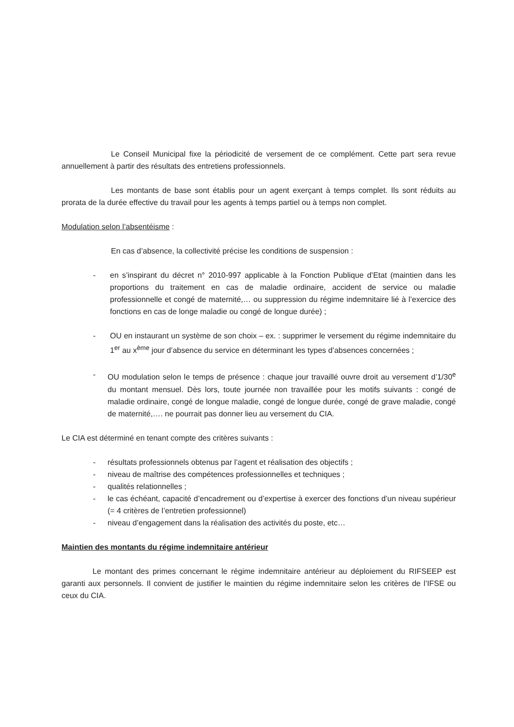Le Conseil Municipal fixe la périodicité de versement de ce complément. Cette part sera revue annuellement à partir des résultats des entretiens professionnels.
Les montants de base sont établis pour un agent exerçant à temps complet. Ils sont réduits au prorata de la durée effective du travail pour les agents à temps partiel ou à temps non complet.
Modulation selon l’absentéisme :
En cas d’absence, la collectivité précise les conditions de suspension :
- en s’inspirant du décret n° 2010-997 applicable à la Fonction Publique d’Etat (maintien dans les proportions du traitement en cas de maladie ordinaire, accident de service ou maladie professionnelle et congé de maternité,… ou suppression du régime indemnitaire lié à l’exercice des fonctions en cas de longe maladie ou congé de longue durée) ;
- OU en instaurant un système de son choix – ex. : supprimer le versement du régime indemnitaire du 1<sup>er</sup> au x<sup>ème</sup> jour d’absence du service en déterminant les types d’absences concernées ;
- OU modulation selon le temps de présence : chaque jour travaillé ouvre droit au versement d’1/30<sup>e</sup> du montant mensuel. Dès lors, toute journée non travaillée pour les motifs suivants : congé de maladie ordinaire, congé de longue maladie, congé de longue durée, congé de grave maladie, congé de maternité,…. ne pourrait pas donner lieu au versement du CIA.
Le CIA est déterminé en tenant compte des critères suivants :
- résultats professionnels obtenus par l’agent et réalisation des objectifs ;
- niveau de maîtrise des compétences professionnelles et techniques ;
- qualités relationnelles ;
- le cas échéant, capacité d’encadrement ou d’expertise à exercer des fonctions d’un niveau supérieur (= 4 critères de l’entretien professionnel)
- niveau d’engagement dans la réalisation des activités du poste, etc…
Maintien des montants du régime indemnitaire antérieur
Le montant des primes concernant le régime indemnitaire antérieur au déploiement du RIFSEEP est garanti aux personnels. Il convient de justifier le maintien du régime indemnitaire selon les critères de l’IFSE ou ceux du CIA.